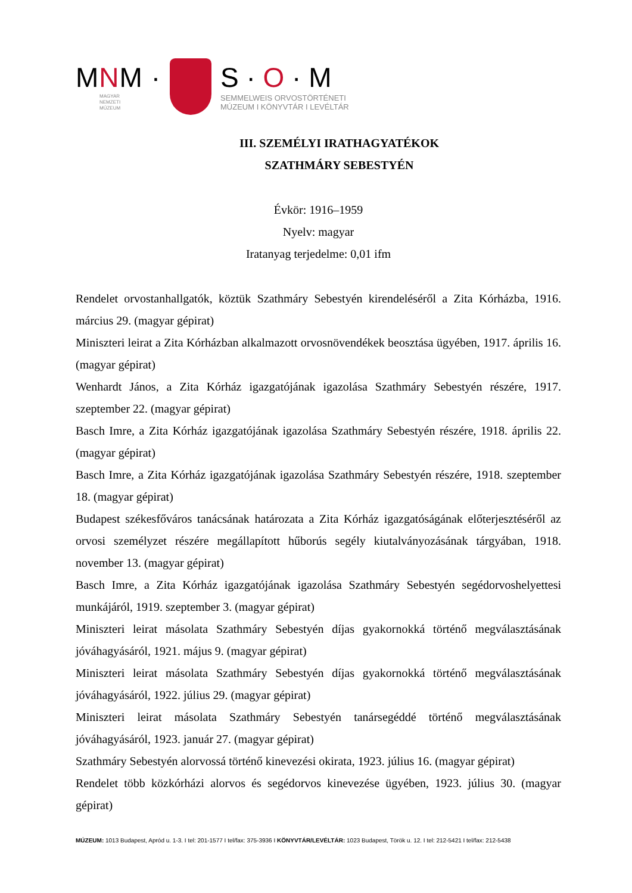MNM ·
MAGYAR
NEMZETI
MÚZEUM
S · O · M
SEMMELWEIS ORVOSTÖRTÉNETI
MÚZEUM I KÖNYVTÁR I LEVÉLTÁR
III. SZEMÉLYI IRATHAGYATÉKOK
SZATHMÁRY SEBESTYÉN
Évkör: 1916–1959
Nyelv: magyar
Iratanyag terjedelme: 0,01 ifm
Rendelet orvostanhallgatók, köztük Szathmáry Sebestyén kirendeléséről a Zita Kórházba, 1916. március 29. (magyar gépirat)
Miniszteri leirat a Zita Kórházban alkalmazott orvosnövendékek beosztása ügyében, 1917. április 16. (magyar gépirat)
Wenhardt János, a Zita Kórház igazgatójának igazolása Szathmáry Sebestyén részére, 1917. szeptember 22. (magyar gépirat)
Basch Imre, a Zita Kórház igazgatójának igazolása Szathmáry Sebestyén részére, 1918. április 22. (magyar gépirat)
Basch Imre, a Zita Kórház igazgatójának igazolása Szathmáry Sebestyén részére, 1918. szeptember 18. (magyar gépirat)
Budapest székesfőváros tanácsának határozata a Zita Kórház igazgatóságának előterjesztéséről az orvosi személyzet részére megállapított hűborús segély kiutalványozásának tárgyában, 1918. november 13. (magyar gépirat)
Basch Imre, a Zita Kórház igazgatójának igazolása Szathmáry Sebestyén segédorvoshelyettesi munkájáról, 1919. szeptember 3. (magyar gépirat)
Miniszteri leirat másolata Szathmáry Sebestyén díjas gyakornokká történő megválasztásának jóváhagyásáról, 1921. május 9. (magyar gépirat)
Miniszteri leirat másolata Szathmáry Sebestyén díjas gyakornokká történő megválasztásának jóváhagyásáról, 1922. július 29. (magyar gépirat)
Miniszteri leirat másolata Szathmáry Sebestyén tanársegéddé történő megválasztásának jóváhagyásáról, 1923. január 27. (magyar gépirat)
Szathmáry Sebestyén alorvossá történő kinevezési okirata, 1923. július 16. (magyar gépirat)
Rendelet több közkórházi alorvos és segédorvos kinevezése ügyében, 1923. július 30. (magyar gépirat)
MÚZEUM: 1013 Budapest, Apród u. 1-3. I tel: 201-1577 I tel/fax: 375-3936 I KÖNYVTÁR/LEVÉLTÁR: 1023 Budapest, Török u. 12. I tel: 212-5421 I tel/fax: 212-5438